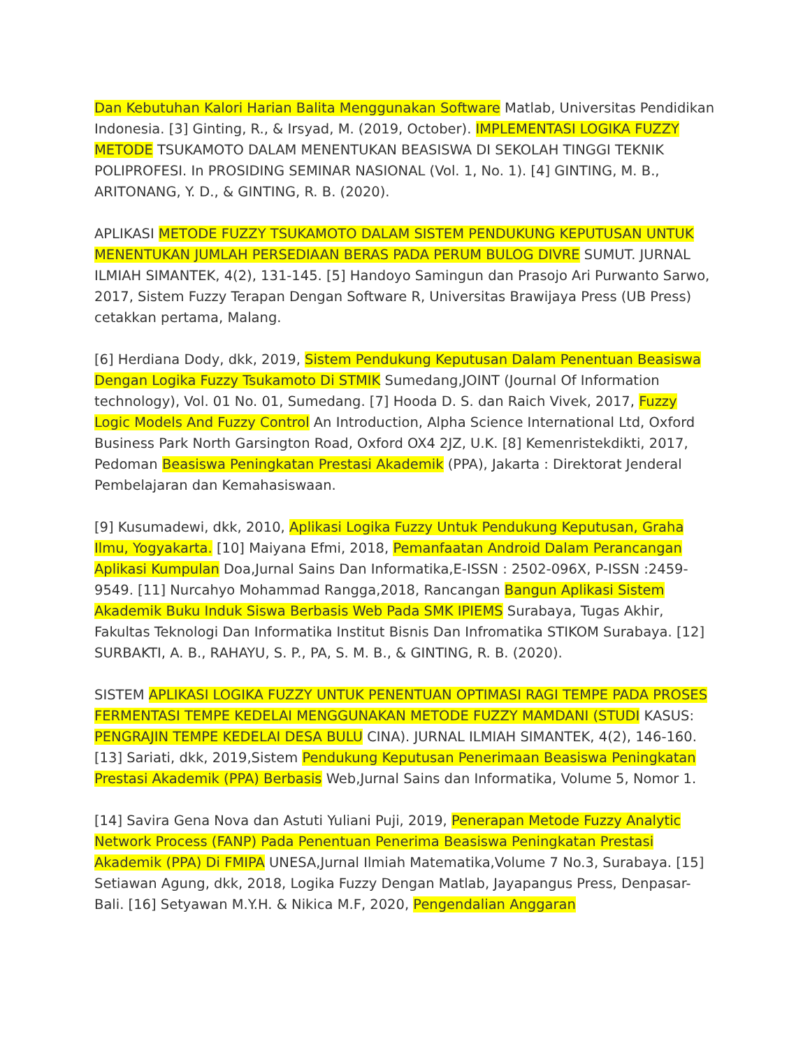Dan Kebutuhan Kalori Harian Balita Menggunakan Software Matlab, Universitas Pendidikan Indonesia. [3] Ginting, R., & Irsyad, M. (2019, October). IMPLEMENTASI LOGIKA FUZZY METODE TSUKAMOTO DALAM MENENTUKAN BEASISWA DI SEKOLAH TINGGI TEKNIK POLIPROFESI. In PROSIDING SEMINAR NASIONAL (Vol. 1, No. 1). [4] GINTING, M. B., ARITONANG, Y. D., & GINTING, R. B. (2020).
APLIKASI METODE FUZZY TSUKAMOTO DALAM SISTEM PENDUKUNG KEPUTUSAN UNTUK MENENTUKAN JUMLAH PERSEDIAAN BERAS PADA PERUM BULOG DIVRE SUMUT. JURNAL ILMIAH SIMANTEK, 4(2), 131-145. [5] Handoyo Samingun dan Prasojo Ari Purwanto Sarwo, 2017, Sistem Fuzzy Terapan Dengan Software R, Universitas Brawijaya Press (UB Press) cetakkan pertama, Malang.
[6] Herdiana Dody, dkk, 2019, Sistem Pendukung Keputusan Dalam Penentuan Beasiswa Dengan Logika Fuzzy Tsukamoto Di STMIK Sumedang,JOINT (Journal Of Information technology), Vol. 01 No. 01, Sumedang. [7] Hooda D. S. dan Raich Vivek, 2017, Fuzzy Logic Models And Fuzzy Control An Introduction, Alpha Science International Ltd, Oxford Business Park North Garsington Road, Oxford OX4 2JZ, U.K. [8] Kemenristekdikti, 2017, Pedoman Beasiswa Peningkatan Prestasi Akademik (PPA), Jakarta : Direktorat Jenderal Pembelajaran dan Kemahasiswaan.
[9] Kusumadewi, dkk, 2010, Aplikasi Logika Fuzzy Untuk Pendukung Keputusan, Graha Ilmu, Yogyakarta. [10] Maiyana Efmi, 2018, Pemanfaatan Android Dalam Perancangan Aplikasi Kumpulan Doa,Jurnal Sains Dan Informatika,E-ISSN : 2502-096X, P-ISSN :2459-9549. [11] Nurcahyo Mohammad Rangga,2018, Rancangan Bangun Aplikasi Sistem Akademik Buku Induk Siswa Berbasis Web Pada SMK IPIEMS Surabaya, Tugas Akhir, Fakultas Teknologi Dan Informatika Institut Bisnis Dan Infromatika STIKOM Surabaya. [12] SURBAKTI, A. B., RAHAYU, S. P., PA, S. M. B., & GINTING, R. B. (2020).
SISTEM APLIKASI LOGIKA FUZZY UNTUK PENENTUAN OPTIMASI RAGI TEMPE PADA PROSES FERMENTASI TEMPE KEDELAI MENGGUNAKAN METODE FUZZY MAMDANI (STUDI KASUS: PENGRAJIN TEMPE KEDELAI DESA BULU CINA). JURNAL ILMIAH SIMANTEK, 4(2), 146-160. [13] Sariati, dkk, 2019,Sistem Pendukung Keputusan Penerimaan Beasiswa Peningkatan Prestasi Akademik (PPA) Berbasis Web,Jurnal Sains dan Informatika, Volume 5, Nomor 1.
[14] Savira Gena Nova dan Astuti Yuliani Puji, 2019, Penerapan Metode Fuzzy Analytic Network Process (FANP) Pada Penentuan Penerima Beasiswa Peningkatan Prestasi Akademik (PPA) Di FMIPA UNESA,Jurnal Ilmiah Matematika,Volume 7 No.3, Surabaya. [15] Setiawan Agung, dkk, 2018, Logika Fuzzy Dengan Matlab, Jayapangus Press, Denpasar-Bali. [16] Setyawan M.Y.H. & Nikica M.F, 2020, Pengendalian Anggaran